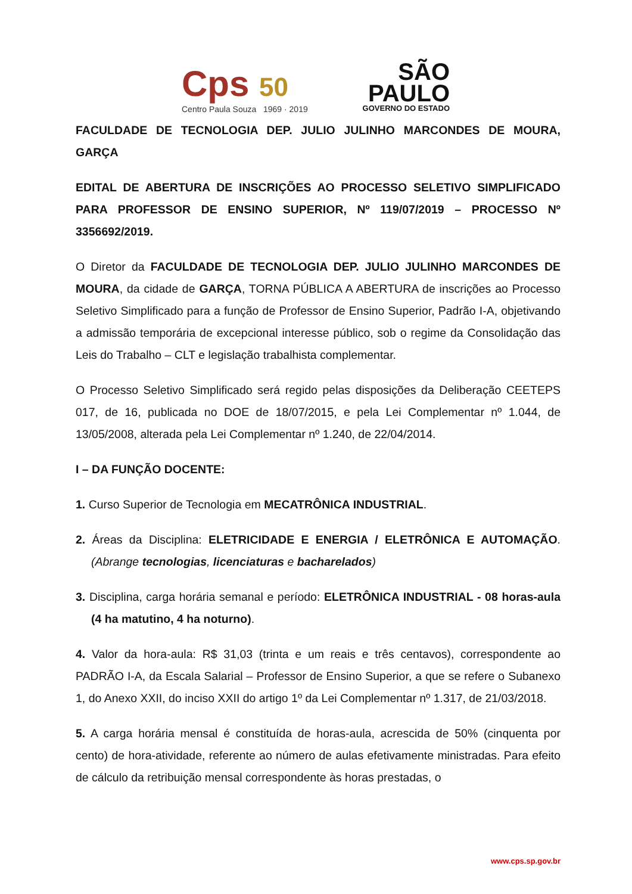Cps 50
Centro Paula Souza 1969 · 2019
SÃO
PAULO
GOVERNO DO ESTADO
FACULDADE DE TECNOLOGIA DEP. JULIO JULINHO MARCONDES DE MOURA, GARÇA
EDITAL DE ABERTURA DE INSCRIÇÕES AO PROCESSO SELETIVO SIMPLIFICADO PARA PROFESSOR DE ENSINO SUPERIOR, Nº 119/07/2019 – PROCESSO Nº 3356692/2019.
O Diretor da FACULDADE DE TECNOLOGIA DEP. JULIO JULINHO MARCONDES DE MOURA, da cidade de GARÇA, TORNA PÚBLICA A ABERTURA de inscrições ao Processo Seletivo Simplificado para a função de Professor de Ensino Superior, Padrão I-A, objetivando a admissão temporária de excepcional interesse público, sob o regime da Consolidação das Leis do Trabalho – CLT e legislação trabalhista complementar.
O Processo Seletivo Simplificado será regido pelas disposições da Deliberação CEETEPS 017, de 16, publicada no DOE de 18/07/2015, e pela Lei Complementar nº 1.044, de 13/05/2008, alterada pela Lei Complementar nº 1.240, de 22/04/2014.
I – DA FUNÇÃO DOCENTE:
1. Curso Superior de Tecnologia em MECATRÔNICA INDUSTRIAL.
2. Áreas da Disciplina: ELETRICIDADE E ENERGIA / ELETRÔNICA E AUTOMAÇÃO. (Abrange tecnologias, licenciaturas e bacharelados)
3. Disciplina, carga horária semanal e período: ELETRÔNICA INDUSTRIAL - 08 horas-aula (4 ha matutino, 4 ha noturno).
4. Valor da hora-aula: R$ 31,03 (trinta e um reais e três centavos), correspondente ao PADRÃO I-A, da Escala Salarial – Professor de Ensino Superior, a que se refere o Subanexo 1, do Anexo XXII, do inciso XXII do artigo 1º da Lei Complementar nº 1.317, de 21/03/2018.
5. A carga horária mensal é constituída de horas-aula, acrescida de 50% (cinquenta por cento) de hora-atividade, referente ao número de aulas efetivamente ministradas. Para efeito de cálculo da retribuição mensal correspondente às horas prestadas, o
www.cps.sp.gov.br